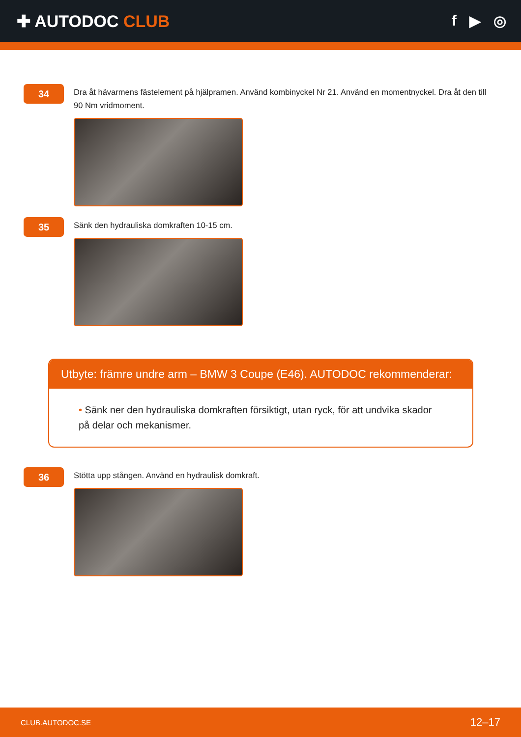✚ AUTODOC CLUB f ▶ ◎
34
Dra åt hävarmens fästelement på hjälpramen. Använd kombinyckel Nr 21. Använd en momentnyckel. Dra åt den till 90 Nm vridmoment.
35
Sänk den hydrauliska domkraften 10-15 cm.
Utbyte: främre undre arm – BMW 3 Coupe (E46). AUTODOC rekommenderar:
• Sänk ner den hydrauliska domkraften försiktigt, utan ryck, för att undvika skador på delar och mekanismer.
36
Stötta upp stången. Använd en hydraulisk domkraft.
CLUB.AUTODOC.SE 12–17